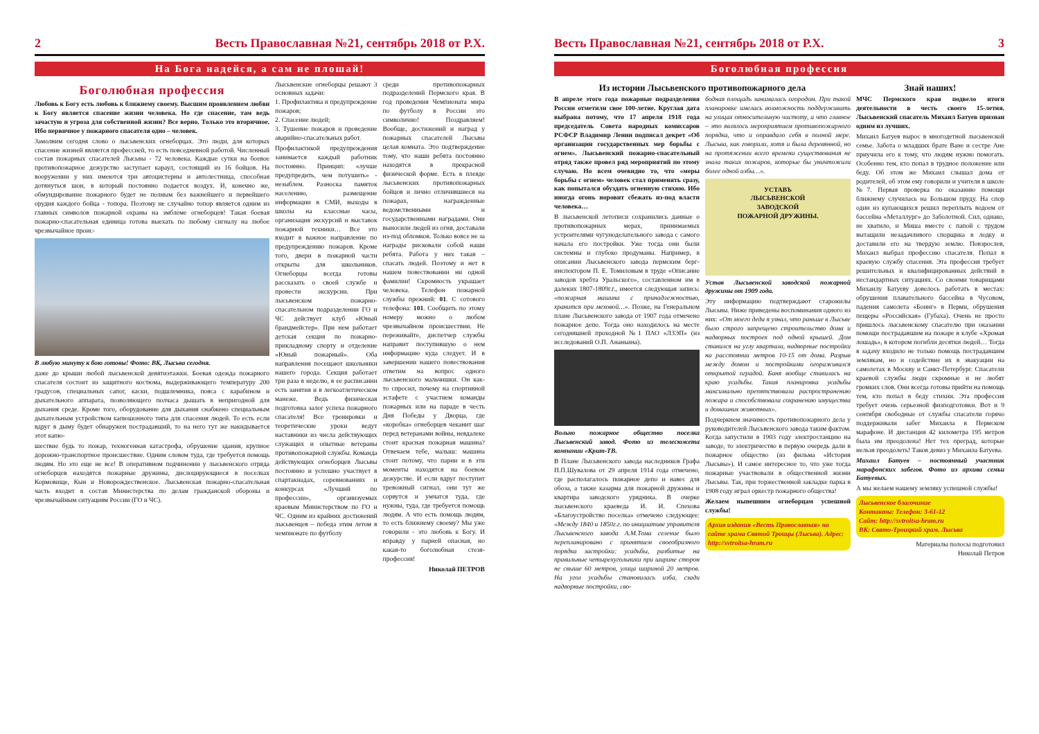2 Весть Православная №21, сентябрь 2018 от Р.Х.
На Бога надейся, а сам не плошай!
Боголюбная профессия
Любовь к Богу есть любовь к ближнему своему. Высшим проявлением любви к Богу является спасение жизни человека. Но где спасение, там ведь зачастую и угроза для собственной жизни? Все верно. Только это вторичное. Ибо первичное у пожарного спасателя одно – человек.
Замолвим сегодня слово о лысьвенских огнеборцах. Это люди, для которых спасение жизней является профессией, то есть повседневной работой. Численный состав пожарных спасателей Лысьвы - 72 человека. Каждые сутки на боевое противопожарное дежурство заступает караул, состоящий из 16 бойцов. На вооружении у них имеются три автоцистерны и автолестница, способная дотянуться шон, в который постоянно подается воздух. И, конечно же, обмундирование пожарного будет не полным без важнейшего и первейшего орудия каждого бойца - топора. Поэтому не случайно топор является одним из главных символов пожарной охраны на эмблеме огнеборцев! Такая боевая пожарно-спасательная единица готова выехать по любому сигналу на любое чрезвычайное проис-
В любую минуту к бою готовы! Фото: ВК, Лысьва сегодня.
даже до крыши любой лысьвенской девятиэтажки. Боевая одежда пожарного спасателя состоит из защитного костюма, выдерживающего температуру 200 градусов, специальных сапог, каски, подшлемника, пояса с карабином и дыхательного аппарата, позволяющего полчаса дышать в непригодной для дыхания среде. Кроме того, оборудование для дыхания снабжено специальным дыхательным устройством капюшонного типа для спасения людей. То есть если вдруг в дыму будет обнаружен пострадавший, то на него тут же накидывается этот капю-
шествие будь то пожар, техногенная катастрофа, обрушение здания, крупное дорожно-транспортное происшествие. Одним словом туда, где требуется помощь людям. Но это еще не все! В оперативном подчинении у лысьвенского отряда огнеборцев находятся пожарные дружины, дислоцирующиеся в поселках Кормовище, Кын и Новорождественское. Лысьвенская пожарно-спасательная часть входит в состав Министерства по делам гражданской обороны и чрезвычайным ситуациям России (ГО и ЧС).
Лысьвенские огнеборцы решают 3 основных задачи:
1. Профилактика и предупреждение пожаров;
2. Спасение людей;
3. Тушение пожаров и проведение аварийно-спасательных работ.
Профилактикой предупреждения занимается каждый работник постоянно. Принцип: «лучше предупредить, чем потушить» - незыблем. Разноска памяток населению, размещение информации в СМИ, выходы в школы на классные часы, организация экскурсий и выставок пожарной техники… Все это входит в важное направление по предупреждению пожаров. Кроме того, двери в пожарной части открыты для школьников. Огнеборцы всегда готовы рассказать о своей службе и провести экскурсии. При лысьвенском пожарно-спасательном подразделении ГО и ЧС действует клуб «Юный брандмейстер». При нем работает детская секция по пожарно-прикладному спорту и отделение «Юный пожарный». Оба направления посещают школьники нашего города. Секция работает три раза в неделю, в ее расписании есть занятия и в легкоатлетическом манеже. Ведь физическая подготовка залог успеха пожарного спасателя! Все тренировки и теоретические уроки ведут наставники из числа действующих служащих и опытные ветераны противопожарной службы. Команда действующих огнеборцев Лысьвы постоянно и успешно участвует в спартакиадах, соревнованиях и конкурсах «Лучший по профессии», организуемых краевым Министерством по ГО и ЧС. Одним из крайних достижений лысьвенцев – победа этим летом в чемпионате по футболу
среди противопожарных подразделений Пермского края. В год проведения Чемпионата мира по футболу в России это символично! Поздравляем! Вообще, достижений и наград у пожарных спасателей Лысьвы целая комната. Это подтверждение тому, что наши ребята постоянно находятся в прекрасной физической форме. Есть в плеяде лысьвенских противопожарных бойцов и лично отличившиеся на пожарах, награжденные ведомственными и государственными наградами. Они выносили людей из огня, доставали из-под обломков. Только вовсе не за награды рисковали собой наши ребята. Работа у них такая – спасать людей. Поэтому и нет в нашем повествовании ни одной фамилии! Скромность украшает человека. Телефон пожарной службы прежний: 01. С сотового телефона: 101. Сообщить по этому номеру можно о любом чрезвычайном происшествии. Не переживайте, диспетчер службы направит поступившую о нем информацию куда следует. И в завершении нашего повествования ответим на вопрос одного лысьвенского мальчишки. Он как-то спросил, почему на спортивной эстафете с участием команды пожарных или на параде в честь Дня Победы у Дворца, где «коробка» огнеборцев чеканит шаг перед ветеранами войны, невдалеке стоит красная пожарная машина? Отвечаем тебе, малыш: машина стоит потому, что парни и в эти моменты находятся на боевом дежурстве. И если вдруг поступит тревожный сигнал, они тут же сорвутся и умчатся туда, где нужны, туда, где требуется помощь людям. А что есть помощь людям, то есть ближнему своему? Мы уже говорили - это любовь к Богу. И вправду у парней опасная, но какая-то боголюбная стезя-профессия!
Николай ПЕТРОВ
Весть Православная №21, сентябрь 2018 от Р.Х. 3
Боголюбная профессия
Из истории Лысьвенского противопожарного дела
В апреле этого года пожарные подразделения России отметили свое 100-летие. Круглая дата выбрана потому, что 17 апреля 1918 года председатель Совета народных комиссаров РСФСР Владимир Ленин подписал декрет «Об организации государственных мер борьбы с огнем». Лысьвенский пожарно-спасательный отряд также провел ряд мероприятий по этому случаю. Но всем очевидно то, что «меры борьбы с огнем» человек стал применять сразу, как попытался обуздать огненную стихию. Ибо иногда огонь норовит сбежать из-под власти человека…
В лысьвенской летописи сохранились данные о противопожарных мерах, принимаемых устроителями чугуноделательного завода с самого начала его постройки. Уже тогда они были системны и глубоко продуманы. Например, в описании Лысьвенского завода пермским берг-инспектором П. Е. Томиловым в труде «Описание заводов хребта Уральского», составленном им в далеких 1807-1809г.г., имеется следующая запись: «пожарная машина с принадлежностью, хранится при меховой…». Позже, на Генеральном плане Лысьвенского завода от 1907 года отмечено пожарное депо. Тогда оно находилось на месте сегодняшней проходной №1 ПАО «ЛЗЭП» (из исследований О.П. Ананьина).
Вольно пожарное общество поселка Лысьвенский завод. Фото из телесюжета компании «Крит-ТВ.
В Плане Лысьвенского завода наследников Графа П.П.Шувалова от 29 апреля 1914 года отмечено, где располагалось пожарное депо и навес для обоза, а также казарма для пожарной дружины и квартира заводского урядника. В очерке лысьвенского краеведа И. И. Спехова «Благоустройство поселка» отмечено следующее: «Между 1840 и 1850г.г. по инициативе управителя Лысьвенского завода А.М.Тома селение было перепланировано с принятием своеобразного порядка застройки: усадьбы, разбитые на правильные четырехугольники при ширине сторон не свыше 60 метров, улица шириной 20 метров. На угол усадьбы становилась изба, сзади надворные постройки, сво-
бодная площадь занималась огородом. При такой планировке имелась возможность поддерживать на улицах относительную чистоту, а что главное – это являлось мероприятием противопожарного порядка, что и оправдало себя в полной мере. Лысьва, как говорили, хотя и была деревянной, но на протяжении всего времени существования не знала таких пожаров, которые бы уничтожили более одной избы…».
УСТАВЪ
ЛЫСЬВЕНСКОЙ
ЗАВОДСКОЙ
ПОЖАРНОЙ ДРУЖИНЫ.
Устав Лысьвенской заводской пожарной дружины от 1909 года.
Эту информацию подтверждают старожилы Лысьвы. Ниже приведены воспоминания одного из них: «От моего деда я узнал, что раньше в Лысьве было строго запрещено строительство дома и надворных построек под одной крышей. Дом ставился на углу квартала, надворные постройки на расстоянии метров 10-15 от дома. Разрыв между домом и постройками огораживался открытой оградой. Баня вообще ставилась на краю усадьбы. Такая планировка усадьбы максимально препятствовала распространению пожара и способствовала сохранению имущества и домашних животных».
Подчеркнем значимость противопожарного дела у руководителей Лысьвенского завода таким фактом. Когда запустили в 1903 году электростанцию на заводе, то электричество в первую очередь дали в пожарное общество (из фильма «История Лысьвы»). И самое интересное то, что уже тогда пожарные участвовали в общественной жизни Лысьвы. Так, при торжественной закладке парка в 1908 году играл оркестр пожарного общества!
Желаем нынешним огнеборцам успешной службы!
Архив издания «Весть Православная» на сайте храма Святой Троицы (Лысьва). Адрес: http://svtroitsa-hram.ru
Знай наших!
МЧС Пермского края подвело итоги деятельности в честь своего 15-летия. Лысьвенский спасатель Михаил Батуев признан одним из лучших.
Михаил Батуев вырос в многодетной лысьвенской семье. Забота о младших брате Ване и сестре Ане приучила его к тому, что людям нужно помогать. Особенно тем, кто попал в трудное положение или беду. Об этом же Михаил слышал дома от родителей, об этом ему говорили и учителя в школе №7. Первая проверка по оказанию помощи ближнему случилась на Большом пруду. На спор один из купающихся решил переплыть водоем от бассейна «Металлург» до Заболотной. Сил, однако, не хватило, и Миша вместе с папой с трудом вытащили незадачливого спорщика в лодку и доставили его на твердую землю. Повзрослев, Михаил выбрал профессию спасателя. Попал в краевую службу спасения. Эта профессия требует решительных и квалифицированных действий в нестандартных ситуациях. Со своими товарищами Михаилу Батуеву довелось работать в местах: обрушения плавательного бассейна в Чусовом, падения самолета «Боинг» в Перми, обрушения пещеры «Российская» (Губаха). Очень не просто пришлось лысьвенскому спасателю при оказании помощи пострадавшим на пожаре в клубе «Хромая лошадь», в котором погибли десятки людей… Тогда в задачу входило не только помощь пострадавшим землякам, но и содействие их в эвакуации на самолетах в Москву и Санкт-Петербург. Спасатели краевой службы люди скромные и не любят громких слов. Они всегда готовы прийти на помощь тем, кто попал в беду стихии. Эта профессия требует очень серьезной физподготовки. Вот и 9 сентября свободные от службы спасатели горячо поддерживали забег Михаила в Пермском марафоне. И дистанция 42 километра 195 метров была им преодолена! Нет тех преград, которые нельзя преодолеть! Таков девиз у Михаила Батуева.
Михаил Батуев – постоянный участник марафонских забегов. Фото из архива семьи Батуевых.
А мы желаем нашему земляку успешной службы!
Лысьвенское благочиние
Контакты: Телефон: 3-61-12
Сайт: http://svtroitsa-hram.ru
ВК: Свято-Троицкий храм. Лысьва
Материалы полосы подготовил
Николай Петров